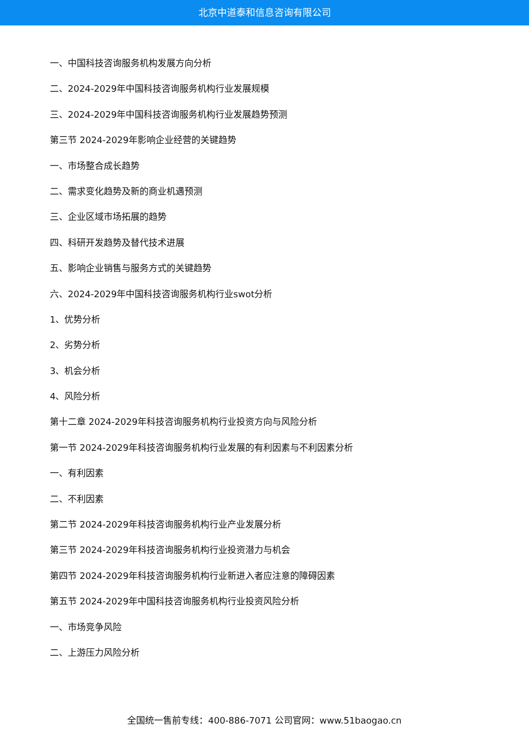北京中道泰和信息咨询有限公司
一、中国科技咨询服务机构发展方向分析
二、2024-2029年中国科技咨询服务机构行业发展规模
三、2024-2029年中国科技咨询服务机构行业发展趋势预测
第三节 2024-2029年影响企业经营的关键趋势
一、市场整合成长趋势
二、需求变化趋势及新的商业机遇预测
三、企业区域市场拓展的趋势
四、科研开发趋势及替代技术进展
五、影响企业销售与服务方式的关键趋势
六、2024-2029年中国科技咨询服务机构行业swot分析
1、优势分析
2、劣势分析
3、机会分析
4、风险分析
第十二章 2024-2029年科技咨询服务机构行业投资方向与风险分析
第一节 2024-2029年科技咨询服务机构行业发展的有利因素与不利因素分析
一、有利因素
二、不利因素
第二节 2024-2029年科技咨询服务机构行业产业发展分析
第三节 2024-2029年科技咨询服务机构行业投资潜力与机会
第四节 2024-2029年科技咨询服务机构行业新进入者应注意的障碍因素
第五节 2024-2029年中国科技咨询服务机构行业投资风险分析
一、市场竞争风险
二、上游压力风险分析
全国统一售前专线：400-886-7071 公司官网：www.51baogao.cn